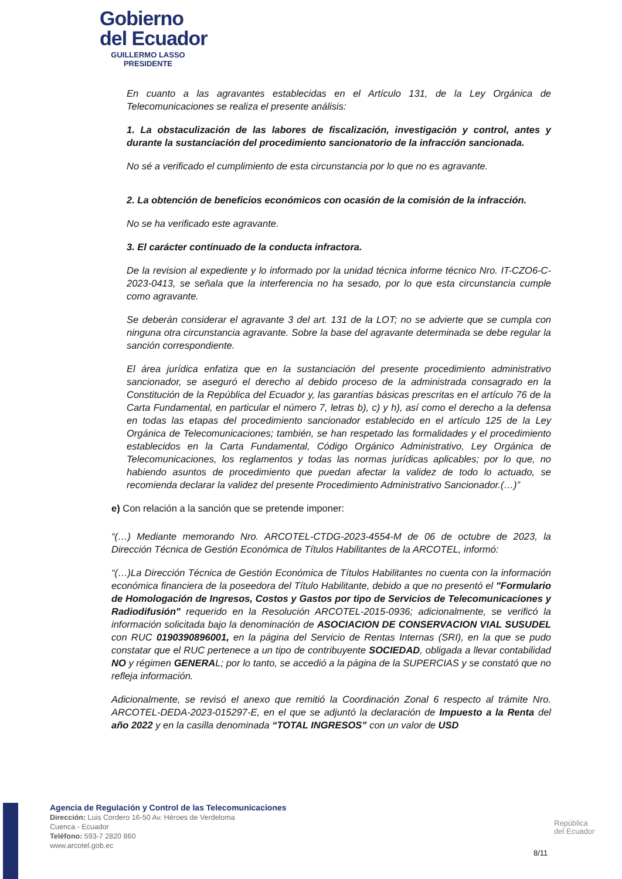Gobierno
del Ecuador
GUILLERMO LASSO
PRESIDENTE
En cuanto a las agravantes establecidas en el Artículo 131, de la Ley Orgánica de Telecomunicaciones se realiza el presente análisis:
1. La obstaculización de las labores de fiscalización, investigación y control, antes y durante la sustanciación del procedimiento sancionatorio de la infracción sancionada.
No sé a verificado el cumplimiento de esta circunstancia por lo que no es agravante.
2. La obtención de beneficios económicos con ocasión de la comisión de la infracción.
No se ha verificado este agravante.
3. El carácter continuado de la conducta infractora.
De la revision al expediente y lo informado por la unidad técnica informe técnico Nro. IT-CZO6-C-2023-0413, se señala que la interferencia no ha sesado, por lo que esta circunstancia cumple como agravante.
Se deberán considerar el agravante 3 del art. 131 de la LOT; no se advierte que se cumpla con ninguna otra circunstancia agravante. Sobre la base del agravante determinada se debe regular la sanción correspondiente.
El área jurídica enfatiza que en la sustanciación del presente procedimiento administrativo sancionador, se aseguró el derecho al debido proceso de la administrada consagrado en la Constitución de la República del Ecuador y, las garantías básicas prescritas en el artículo 76 de la Carta Fundamental, en particular el número 7, letras b), c) y h), así como el derecho a la defensa en todas las etapas del procedimiento sancionador establecido en el artículo 125 de la Ley Orgánica de Telecomunicaciones; también, se han respetado las formalidades y el procedimiento establecidos en la Carta Fundamental, Código Orgánico Administrativo, Ley Orgánica de Telecomunicaciones, los reglamentos y todas las normas jurídicas aplicables; por lo que, no habiendo asuntos de procedimiento que puedan afectar la validez de todo lo actuado, se recomienda declarar la validez del presente Procedimiento Administrativo Sancionador.(…)”
e) Con relación a la sanción que se pretende imponer:
“(…) Mediante memorando Nro. ARCOTEL-CTDG-2023-4554-M de 06 de octubre de 2023, la Dirección Técnica de Gestión Económica de Títulos Habilitantes de la ARCOTEL, informó:
“(…)La Dirección Técnica de Gestión Económica de Títulos Habilitantes no cuenta con la información económica financiera de la poseedora del Título Habilitante, debido a que no presentó el "Formulario de Homologación de Ingresos, Costos y Gastos por tipo de Servicios de Telecomunicaciones y Radiodifusión" requerido en la Resolución ARCOTEL-2015-0936; adicionalmente, se verificó la información solicitada bajo la denominación de ASOCIACION DE CONSERVACION VIAL SUSUDEL con RUC 0190390896001, en la página del Servicio de Rentas Internas (SRI), en la que se pudo constatar que el RUC pertenece a un tipo de contribuyente SOCIEDAD, obligada a llevar contabilidad NO y régimen GENERAL; por lo tanto, se accedió a la página de la SUPERCIAS y se constató que no refleja información.
Adicionalmente, se revisó el anexo que remitió la Coordinación Zonal 6 respecto al trámite Nro. ARCOTEL-DEDA-2023-015297-E, en el que se adjuntó la declaración de Impuesto a la Renta del año 2022 y en la casilla denominada “TOTAL INGRESOS” con un valor de USD
Agencia de Regulación y Control de las Telecomunicaciones
Dirección: Luis Cordero 16-50 Av. Héroes de Verdeloma
Cuenca - Ecuador
Teléfono: 593-7 2820 860
www.arcotel.gob.ec
República
del Ecuador
8/11